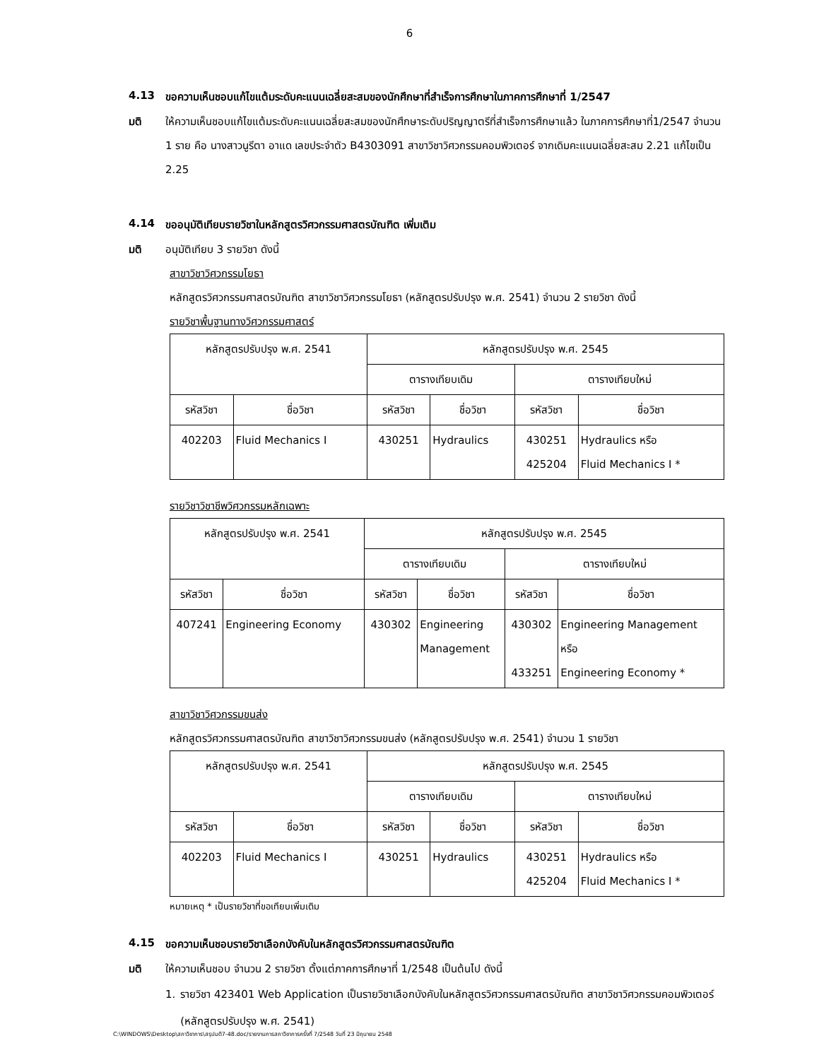6
4.13 ขอความเห็นชอบแก้ไขแต้มระดับคะแนนเฉลี่ยสะสมของนักศึกษาที่สำเร็จการศึกษาในภาคการศึกษาที่ 1/2547
มติ ให้ความเห็นชอบแก้ไขแต้มระดับคะแนนเฉลี่ยสะสมของนักศึกษาระดับปริญญาตรีที่สำเร็จการศึกษาแล้ว ในภาคการศึกษาที่1/2547 จำนวน 1 ราย คือ นางสาวนูรีตา อาแด เลขประจำตัว B4303091 สาขาวิชาวิศวกรรมคอมพิวเตอร์ จากเดิมคะแนนเฉลี่ยสะสม 2.21 แก้ไขเป็น 2.25
4.14 ขออนุมัติเทียบรายวิชาในหลักสูตรวิศวกรรมศาสตรบัณฑิต เพิ่มเติม
มติ อนุมัติเทียบ 3 รายวิชา ดังนี้
สาขาวิชาวิศวกรรมโยธา
หลักสูตรวิศวกรรมศาสตรบัณฑิต สาขาวิชาวิศวกรรมโยธา (หลักสูตรปรับปรุง พ.ศ. 2541) จำนวน 2 รายวิชา ดังนี้
รายวิชาพื้นฐานทางวิศวกรรมศาสตร์
| หลักสูตรปรับปรุง พ.ศ. 2541 | | หลักสูตรปรับปรุง พ.ศ. 2545 | | | |
| --- | --- | --- | --- | --- | --- |
| | | ตารางเทียบเดิม | | ตารางเทียบใหม่ | |
| รหัสวิชา | ชื่อวิชา | รหัสวิชา | ชื่อวิชา | รหัสวิชา | ชื่อวิชา |
| 402203 | Fluid Mechanics I | 430251 | Hydraulics | 430251 425204 | Hydraulics หรือ Fluid Mechanics I * |
รายวิชาวิชาชีพวิศวกรรมหลักเฉพาะ
| หลักสูตรปรับปรุง พ.ศ. 2541 | | หลักสูตรปรับปรุง พ.ศ. 2545 | | | |
| --- | --- | --- | --- | --- | --- |
| | | ตารางเทียบเดิม | | ตารางเทียบใหม่ | |
| รหัสวิชา | ชื่อวิชา | รหัสวิชา | ชื่อวิชา | รหัสวิชา | ชื่อวิชา |
| 407241 | Engineering Economy | 430302 | Engineering Management | 430302 433251 | Engineering Management หรือ Engineering Economy * |
สาขาวิชาวิศวกรรมขนส่ง
หลักสูตรวิศวกรรมศาสตรบัณฑิต สาขาวิชาวิศวกรรมขนส่ง (หลักสูตรปรับปรุง พ.ศ. 2541) จำนวน 1 รายวิชา
| หลักสูตรปรับปรุง พ.ศ. 2541 | | หลักสูตรปรับปรุง พ.ศ. 2545 | | | |
| --- | --- | --- | --- | --- | --- |
| | | ตารางเทียบเดิม | | ตารางเทียบใหม่ | |
| รหัสวิชา | ชื่อวิชา | รหัสวิชา | ชื่อวิชา | รหัสวิชา | ชื่อวิชา |
| 402203 | Fluid Mechanics I | 430251 | Hydraulics | 430251 425204 | Hydraulics หรือ Fluid Mechanics I * |
หมายเหตุ * เป็นรายวิชาที่ขอเทียบเพิ่มเติม
4.15 ขอความเห็นชอบรายวิชาเลือกบังคับในหลักสูตรวิศวกรรมศาสตรบัณฑิต
มติ ให้ความเห็นชอบ จำนวน 2 รายวิชา ตั้งแต่ภาคการศึกษาที่ 1/2548 เป็นต้นไป ดังนี้
1. รายวิชา 423401 Web Application เป็นรายวิชาเลือกบังคับในหลักสูตรวิศวกรรมศาสตรบัณฑิต สาขาวิชาวิศวกรรมคอมพิวเตอร์ (หลักสูตรปรับปรุง พ.ศ. 2541)
C:\WINDOWS\Desktop\สภาวิชาการ\สรุปมติ7-48.doc/รายงานการสภาวิชาการครั้งที่ 7/2548 วันที่ 23 มิถุนายน 2548